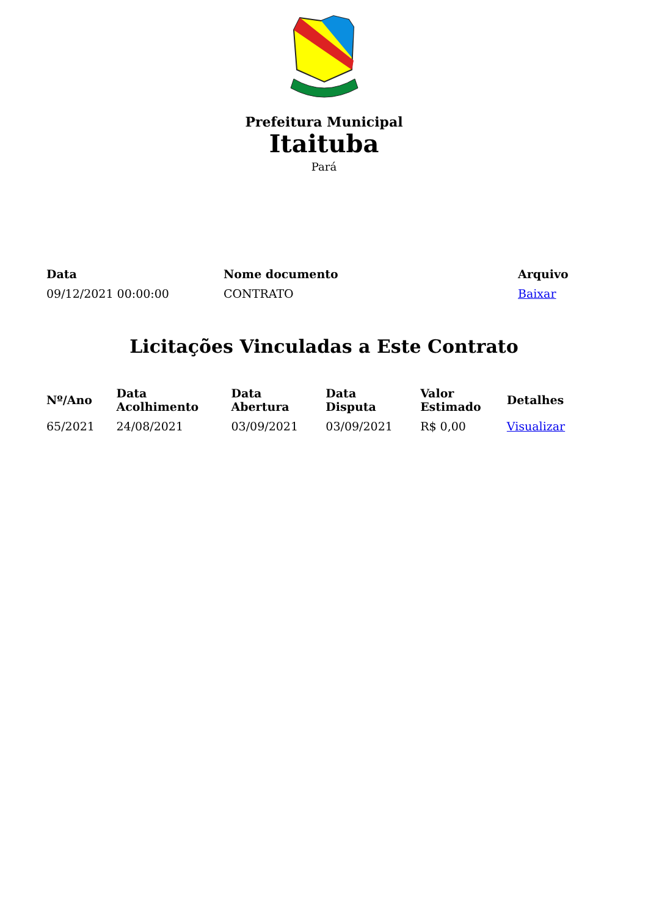Prefeitura Municipal
Itaituba
Pará
| Data | Nome documento | Arquivo |
| --- | --- | --- |
| 09/12/2021 00:00:00 | CONTRATO | Baixar |
Licitações Vinculadas a Este Contrato
| Nº/Ano | Data Acolhimento | Data Abertura | Data Disputa | Valor Estimado | Detalhes |
| --- | --- | --- | --- | --- | --- |
| 65/2021 | 24/08/2021 | 03/09/2021 | 03/09/2021 | R$ 0,00 | Visualizar |